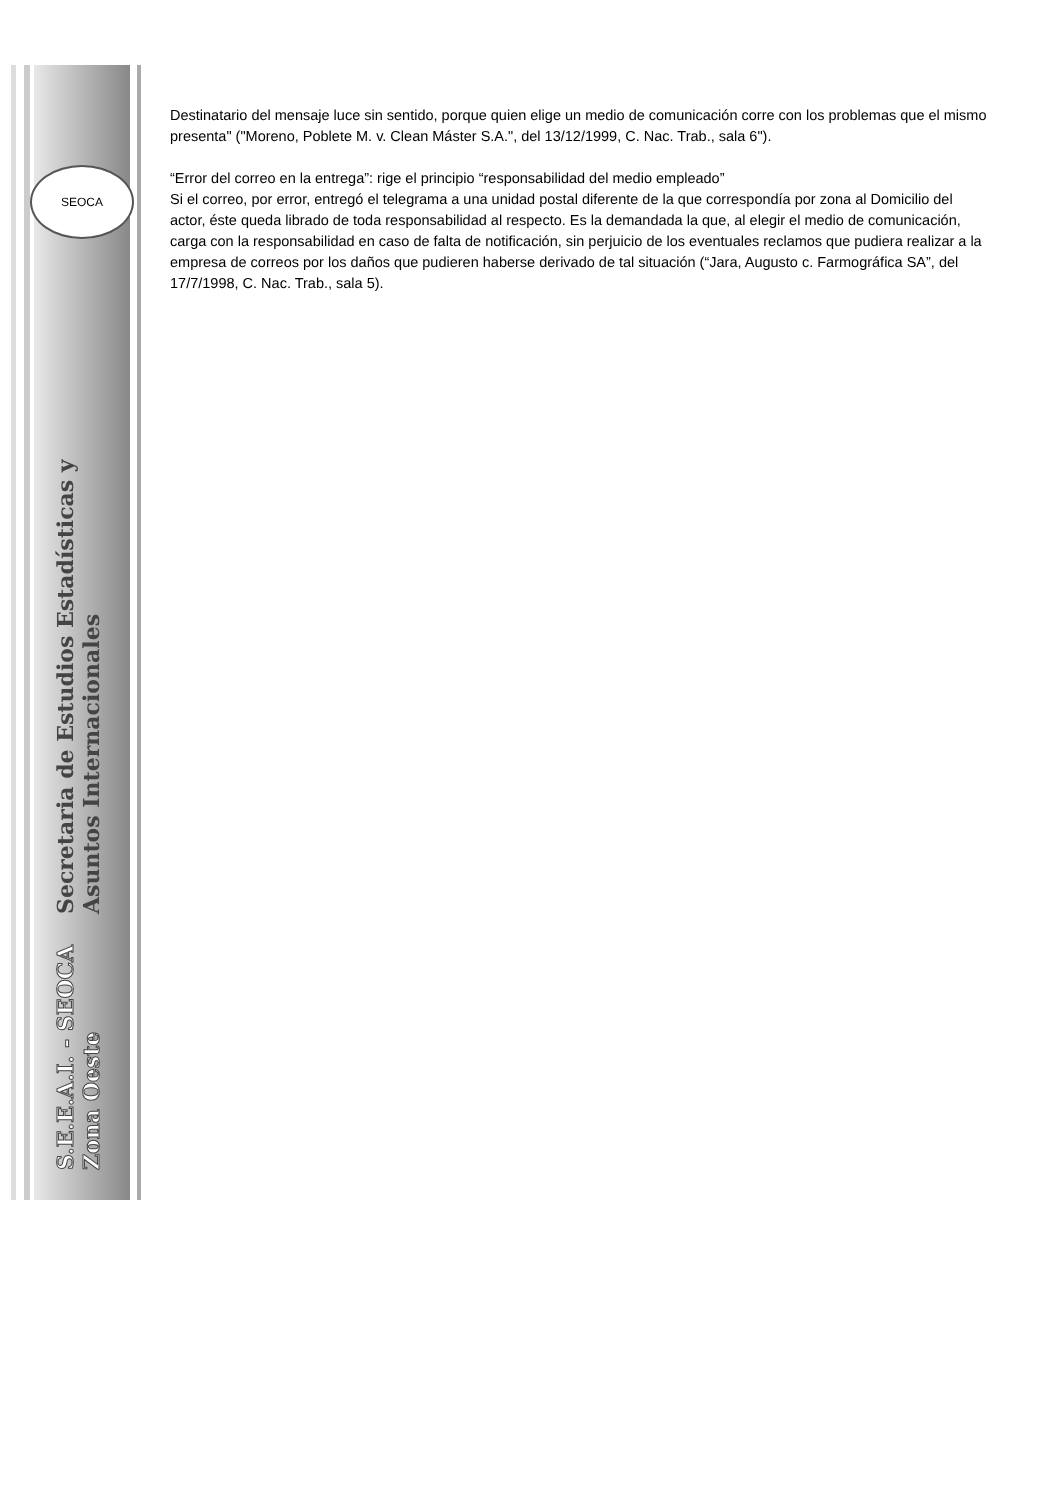SEOCA
S.E.E.A.I. - SEOCA Zona Oeste Secretaria de Estudios Estadísticas y Asuntos Internacionales
Destinatario del mensaje luce sin sentido, porque quien elige un medio de comunicación corre con los problemas que el mismo presenta" ("Moreno, Poblete M. v. Clean Máster S.A.", del 13/12/1999, C. Nac. Trab., sala 6").
“Error del correo en la entrega”: rige el principio “responsabilidad del medio empleado”
Si el correo, por error, entregó el telegrama a una unidad postal diferente de la que correspondía por zona al Domicilio del actor, éste queda librado de toda responsabilidad al respecto. Es la demandada la que, al elegir el medio de comunicación, carga con la responsabilidad en caso de falta de notificación, sin perjuicio de los eventuales reclamos que pudiera realizar a la empresa de correos por los daños que pudieren haberse derivado de tal situación (“Jara, Augusto c. Farmográfica SA”, del 17/7/1998, C. Nac. Trab., sala 5).